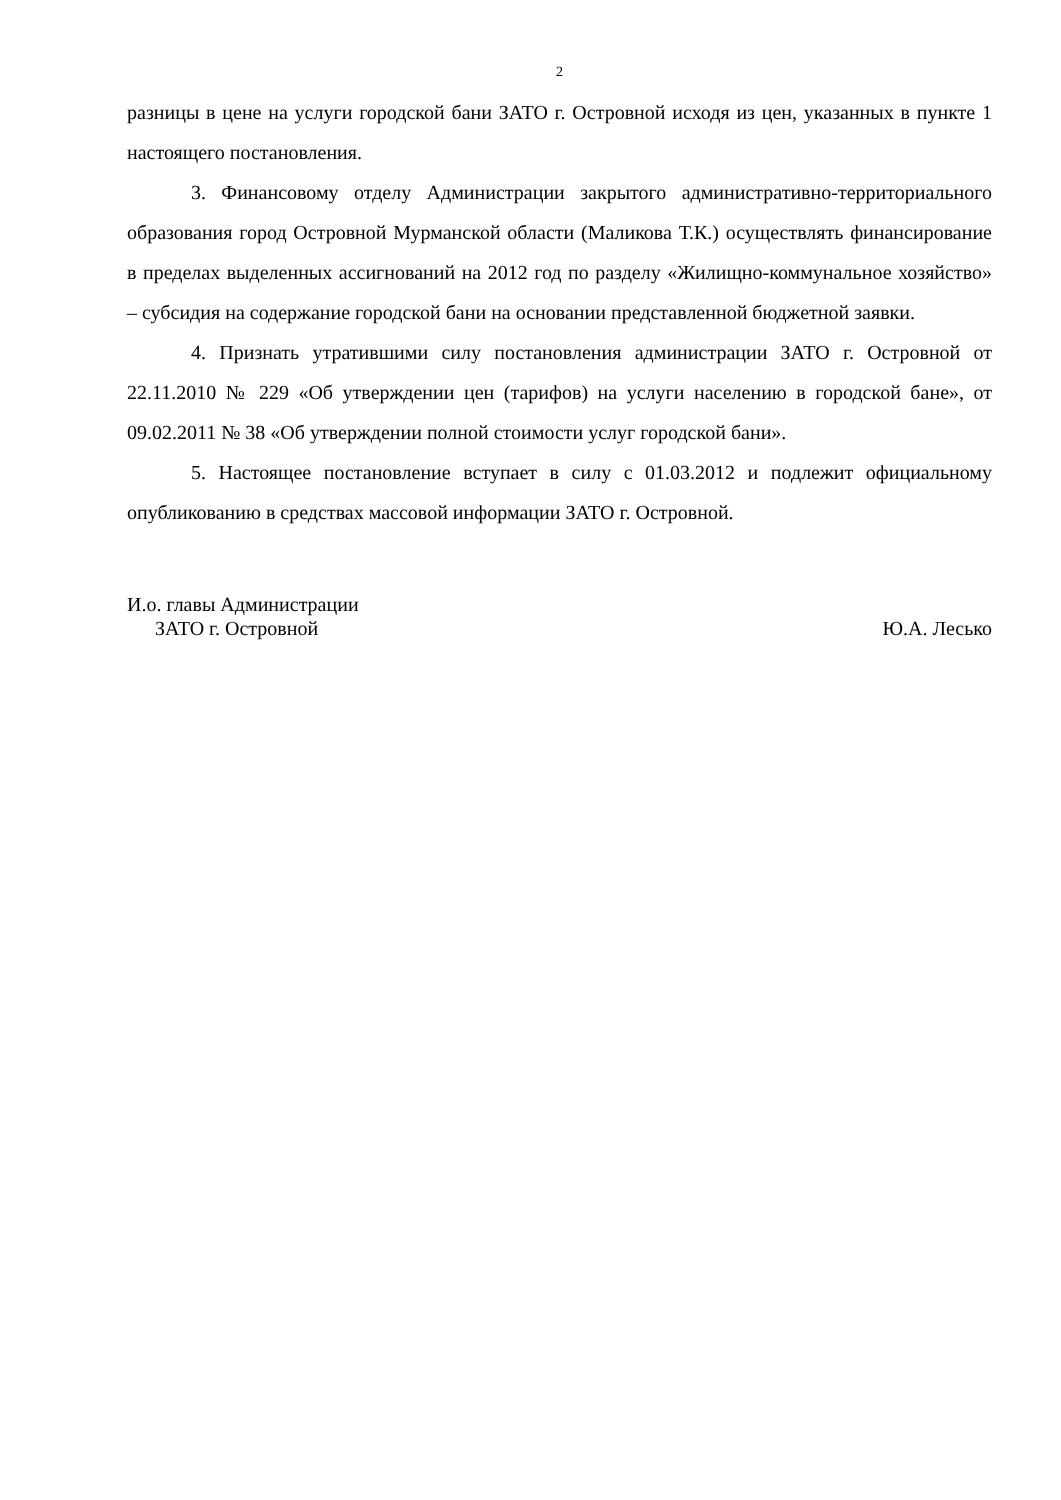2
разницы в цене на услуги городской бани ЗАТО г. Островной исходя из цен, указанных в пункте 1 настоящего постановления.
3. Финансовому отделу Администрации закрытого административно-территориального образования город Островной Мурманской области (Маликова Т.К.) осуществлять финансирование в пределах выделенных ассигнований на 2012 год по разделу «Жилищно-коммунальное хозяйство» – субсидия на содержание городской бани на основании представленной бюджетной заявки.
4. Признать утратившими силу постановления администрации ЗАТО г. Островной от 22.11.2010 № 229 «Об утверждении цен (тарифов) на услуги населению в городской бане», от 09.02.2011 № 38 «Об утверждении полной стоимости услуг городской бани».
5. Настоящее постановление вступает в силу с 01.03.2012 и подлежит официальному опубликованию в средствах массовой информации ЗАТО г. Островной.
И.о. главы Администрации
ЗАТО г. Островной Ю.А. Лесько